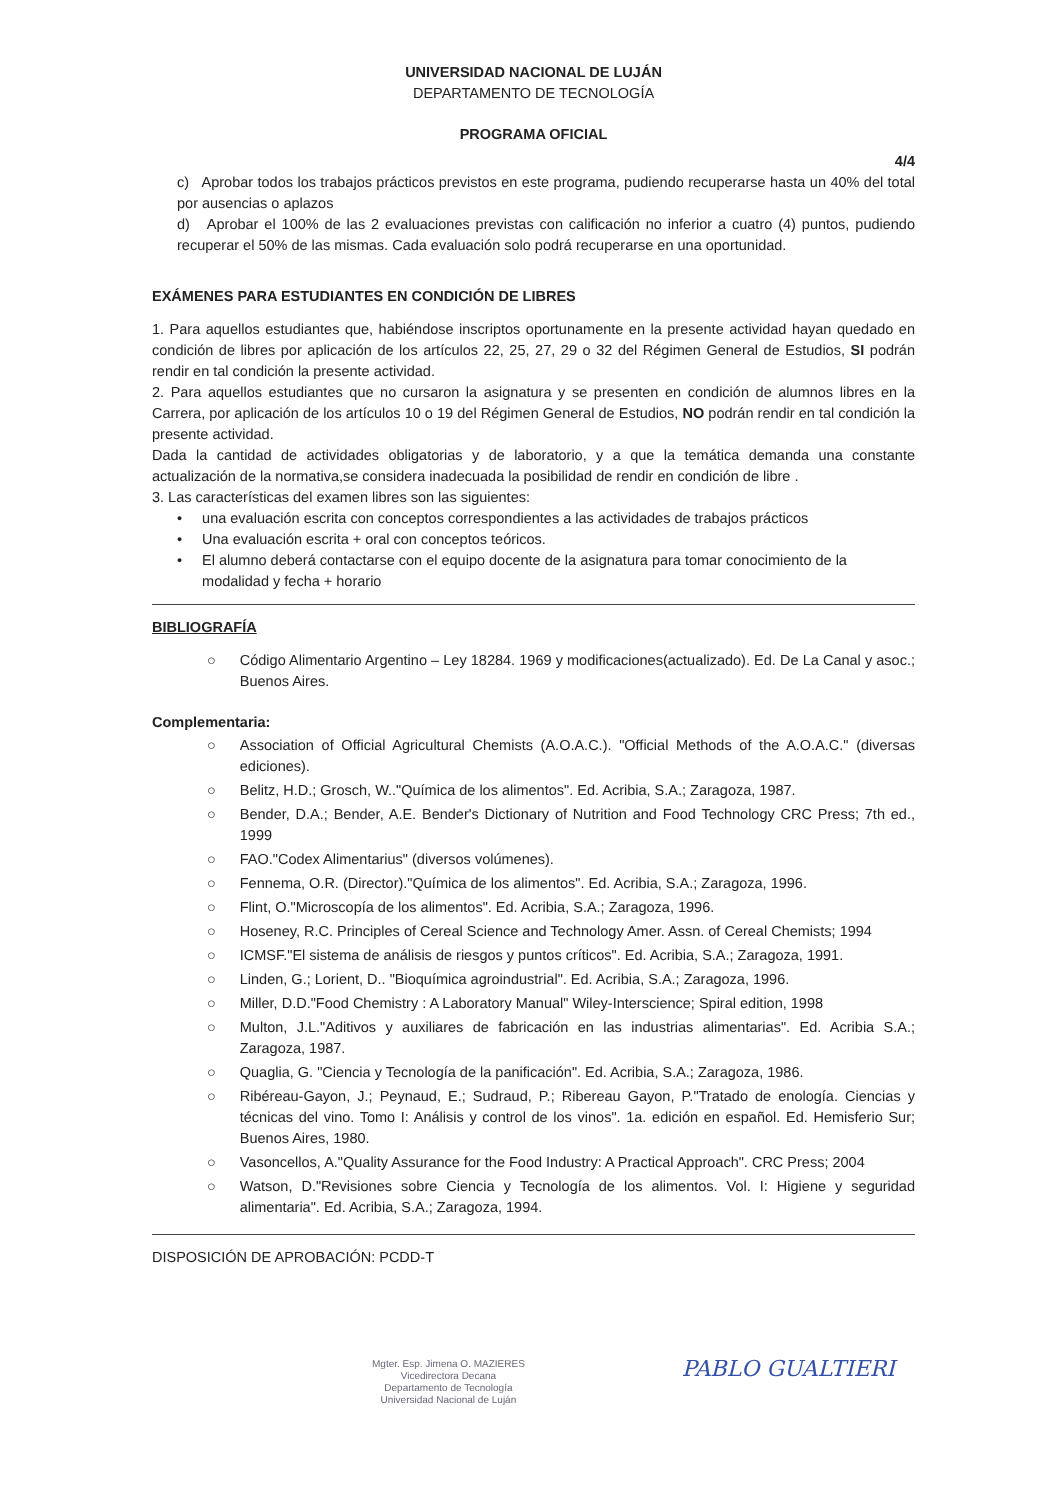UNIVERSIDAD NACIONAL DE LUJÁN
DEPARTAMENTO DE TECNOLOGÍA
PROGRAMA OFICIAL
4/4
c) Aprobar todos los trabajos prácticos previstos en este programa, pudiendo recuperarse hasta un 40% del total por ausencias o aplazos
d) Aprobar el 100% de las 2 evaluaciones previstas con calificación no inferior a cuatro (4) puntos, pudiendo recuperar el 50% de las mismas. Cada evaluación solo podrá recuperarse en una oportunidad.
EXÁMENES PARA ESTUDIANTES EN CONDICIÓN DE LIBRES
1. Para aquellos estudiantes que, habiéndose inscriptos oportunamente en la presente actividad hayan quedado en condición de libres por aplicación de los artículos 22, 25, 27, 29 o 32 del Régimen General de Estudios, SI podrán rendir en tal condición la presente actividad.
2. Para aquellos estudiantes que no cursaron la asignatura y se presenten en condición de alumnos libres en la Carrera, por aplicación de los artículos 10 o 19 del Régimen General de Estudios, NO podrán rendir en tal condición la presente actividad.
Dada la cantidad de actividades obligatorias y de laboratorio, y a que la temática demanda una constante actualización de la normativa,se considera inadecuada la posibilidad de rendir en condición de libre .
3. Las características del examen libres son las siguientes:
• una evaluación escrita con conceptos correspondientes a las actividades de trabajos prácticos
• Una evaluación escrita + oral con conceptos teóricos.
• El alumno deberá contactarse con el equipo docente de la asignatura para tomar conocimiento de la modalidad y fecha + horario
BIBLIOGRAFÍA
○ Código Alimentario Argentino – Ley 18284. 1969 y modificaciones(actualizado). Ed. De La Canal y asoc.; Buenos Aires.
Complementaria:
○ Association of Official Agricultural Chemists (A.O.A.C.). "Official Methods of the A.O.A.C." (diversas ediciones).
○ Belitz, H.D.; Grosch, W.."Química de los alimentos". Ed. Acribia, S.A.; Zaragoza, 1987.
○ Bender, D.A.; Bender, A.E. Bender's Dictionary of Nutrition and Food Technology CRC Press; 7th ed., 1999
○ FAO."Codex Alimentarius" (diversos volúmenes).
○ Fennema, O.R. (Director)."Química de los alimentos". Ed. Acribia, S.A.; Zaragoza, 1996.
○ Flint, O."Microscopía de los alimentos". Ed. Acribia, S.A.; Zaragoza, 1996.
○ Hoseney, R.C. Principles of Cereal Science and Technology Amer. Assn. of Cereal Chemists; 1994
○ ICMSF."El sistema de análisis de riesgos y puntos críticos". Ed. Acribia, S.A.; Zaragoza, 1991.
○ Linden, G.; Lorient, D.. "Bioquímica agroindustrial". Ed. Acribia, S.A.; Zaragoza, 1996.
○ Miller, D.D."Food Chemistry : A Laboratory Manual" Wiley-Interscience; Spiral edition, 1998
○ Multon, J.L."Aditivos y auxiliares de fabricación en las industrias alimentarias". Ed. Acribia S.A.; Zaragoza, 1987.
○ Quaglia, G. "Ciencia y Tecnología de la panificación". Ed. Acribia, S.A.; Zaragoza, 1986.
○ Ribéreau-Gayon, J.; Peynaud, E.; Sudraud, P.; Ribereau Gayon, P."Tratado de enología. Ciencias y técnicas del vino. Tomo I: Análisis y control de los vinos". 1a. edición en español. Ed. Hemisferio Sur; Buenos Aires, 1980.
○ Vasoncellos, A."Quality Assurance for the Food Industry: A Practical Approach". CRC Press; 2004
○ Watson, D."Revisiones sobre Ciencia y Tecnología de los alimentos. Vol. I: Higiene y seguridad alimentaria". Ed. Acribia, S.A.; Zaragoza, 1994.
DISPOSICIÓN DE APROBACIÓN: PCDD-T
Mgter. Esp. Jimena O. MAZIERES
Vicedirectora Decana
Departamento de Tecnología
Universidad Nacional de Luján
PABLO GUALTIERI